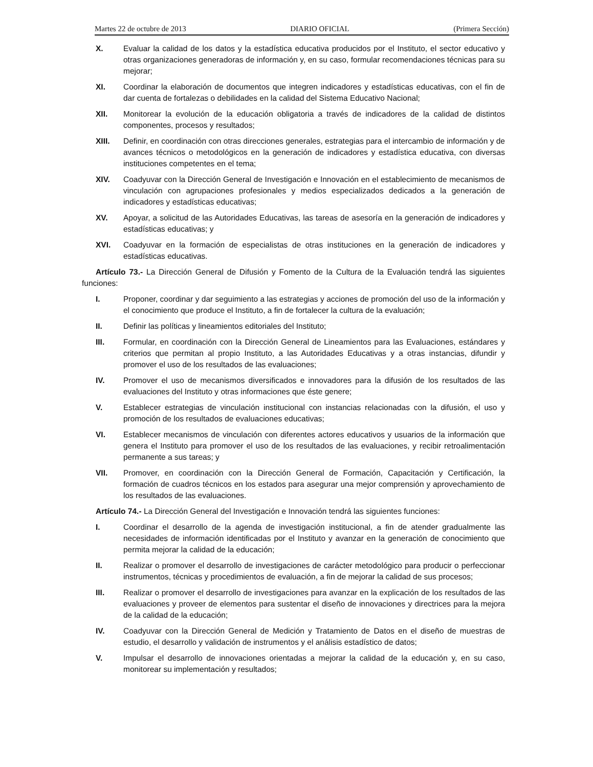Martes 22 de octubre de 2013 DIARIO OFICIAL (Primera Sección)
X. Evaluar la calidad de los datos y la estadística educativa producidos por el Instituto, el sector educativo y otras organizaciones generadoras de información y, en su caso, formular recomendaciones técnicas para su mejorar;
XI. Coordinar la elaboración de documentos que integren indicadores y estadísticas educativas, con el fin de dar cuenta de fortalezas o debilidades en la calidad del Sistema Educativo Nacional;
XII. Monitorear la evolución de la educación obligatoria a través de indicadores de la calidad de distintos componentes, procesos y resultados;
XIII. Definir, en coordinación con otras direcciones generales, estrategias para el intercambio de información y de avances técnicos o metodológicos en la generación de indicadores y estadística educativa, con diversas instituciones competentes en el tema;
XIV. Coadyuvar con la Dirección General de Investigación e Innovación en el establecimiento de mecanismos de vinculación con agrupaciones profesionales y medios especializados dedicados a la generación de indicadores y estadísticas educativas;
XV. Apoyar, a solicitud de las Autoridades Educativas, las tareas de asesoría en la generación de indicadores y estadísticas educativas; y
XVI. Coadyuvar en la formación de especialistas de otras instituciones en la generación de indicadores y estadísticas educativas.
Artículo 73.- La Dirección General de Difusión y Fomento de la Cultura de la Evaluación tendrá las siguientes funciones:
I. Proponer, coordinar y dar seguimiento a las estrategias y acciones de promoción del uso de la información y el conocimiento que produce el Instituto, a fin de fortalecer la cultura de la evaluación;
II. Definir las políticas y lineamientos editoriales del Instituto;
III. Formular, en coordinación con la Dirección General de Lineamientos para las Evaluaciones, estándares y criterios que permitan al propio Instituto, a las Autoridades Educativas y a otras instancias, difundir y promover el uso de los resultados de las evaluaciones;
IV. Promover el uso de mecanismos diversificados e innovadores para la difusión de los resultados de las evaluaciones del Instituto y otras informaciones que éste genere;
V. Establecer estrategias de vinculación institucional con instancias relacionadas con la difusión, el uso y promoción de los resultados de evaluaciones educativas;
VI. Establecer mecanismos de vinculación con diferentes actores educativos y usuarios de la información que genera el Instituto para promover el uso de los resultados de las evaluaciones, y recibir retroalimentación permanente a sus tareas; y
VII. Promover, en coordinación con la Dirección General de Formación, Capacitación y Certificación, la formación de cuadros técnicos en los estados para asegurar una mejor comprensión y aprovechamiento de los resultados de las evaluaciones.
Artículo 74.- La Dirección General del Investigación e Innovación tendrá las siguientes funciones:
I. Coordinar el desarrollo de la agenda de investigación institucional, a fin de atender gradualmente las necesidades de información identificadas por el Instituto y avanzar en la generación de conocimiento que permita mejorar la calidad de la educación;
II. Realizar o promover el desarrollo de investigaciones de carácter metodológico para producir o perfeccionar instrumentos, técnicas y procedimientos de evaluación, a fin de mejorar la calidad de sus procesos;
III. Realizar o promover el desarrollo de investigaciones para avanzar en la explicación de los resultados de las evaluaciones y proveer de elementos para sustentar el diseño de innovaciones y directrices para la mejora de la calidad de la educación;
IV. Coadyuvar con la Dirección General de Medición y Tratamiento de Datos en el diseño de muestras de estudio, el desarrollo y validación de instrumentos y el análisis estadístico de datos;
V. Impulsar el desarrollo de innovaciones orientadas a mejorar la calidad de la educación y, en su caso, monitorear su implementación y resultados;